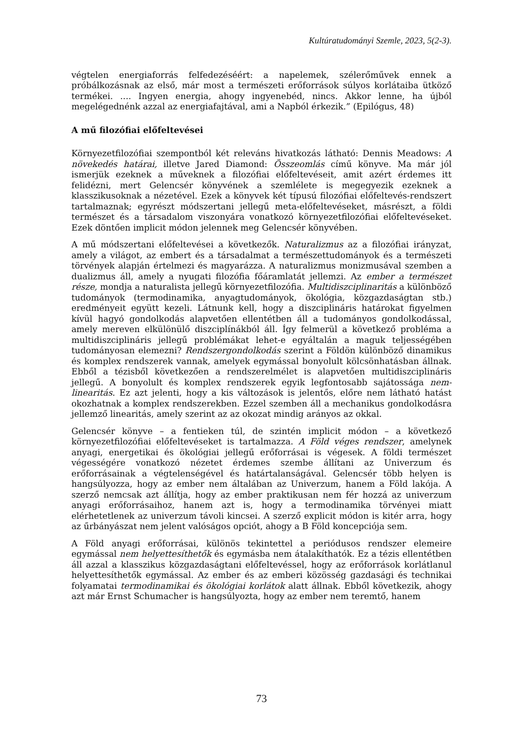Kultúratudományi Szemle, 2023, 5(2-3).
végtelen energiaforrás felfedezéséért: a napelemek, szélerőművek ennek a próbálkozásnak az első, már most a természeti erőforrások súlyos korlátaiba ütköző termékei. .... Ingyen energia, ahogy ingyenebéd, nincs. Akkor lenne, ha újból megelégednénk azzal az energiafajtával, ami a Napból érkezik.” (Epilógus, 48)
A mű filozófiai előfeltevései
Környezetfilozófiai szempontból két releváns hivatkozás látható: Dennis Meadows: A növekedés határai, illetve Jared Diamond: Összeomlás című könyve. Ma már jól ismerjük ezeknek a műveknek a filozófiai előfeltevéseit, amit azért érdemes itt felidézni, mert Gelencsér könyvének a szemlélete is megegyezik ezeknek a klasszikusoknak a nézetével. Ezek a könyvek két típusú filozófiai előfeltevés-rendszert tartalmaznak; egyrészt módszertani jellegű meta-előfeltevéseket, másrészt, a földi természet és a társadalom viszonyára vonatkozó környezetfilozófiai előfeltevéseket. Ezek döntően implicit módon jelennek meg Gelencsér könyvében.
A mű módszertani előfeltevései a következők. Naturalizmus az a filozófiai irányzat, amely a világot, az embert és a társadalmat a természettudományok és a természeti törvények alapján értelmezi és magyarázza. A naturalizmus monizmusával szemben a dualizmus áll, amely a nyugati filozófia főáramlatát jellemzi. Az ember a természet része, mondja a naturalista jellegű környezetfilozófia. Multidiszciplinaritás a különböző tudományok (termodinamika, anyagtudományok, ökológia, közgazdaságtan stb.) eredményeit együtt kezeli. Látnunk kell, hogy a diszciplináris határokat figyelmen kívül hagyó gondolkodás alapvetően ellentétben áll a tudományos gondolkodással, amely mereven elkülönülő diszciplínákból áll. Így felmerül a következő probléma a multidiszciplináris jellegű problémákat lehet-e egyáltalán a maguk teljességében tudományosan elemezni? Rendszergondolkodás szerint a Földön különböző dinamikus és komplex rendszerek vannak, amelyek egymással bonyolult kölcsönhatásban állnak. Ebből a tézisből következően a rendszerelmélet is alapvetően multidiszciplináris jellegű. A bonyolult és komplex rendszerek egyik legfontosabb sajátossága nem-linearitás. Ez azt jelenti, hogy a kis változások is jelentős, előre nem látható hatást okozhatnak a komplex rendszerekben. Ezzel szemben áll a mechanikus gondolkodásra jellemző linearitás, amely szerint az az okozat mindig arányos az okkal.
Gelencsér könyve – a fentieken túl, de szintén implicit módon – a következő környezetfilozófiai előfeltevéseket is tartalmazza. A Föld véges rendszer, amelynek anyagi, energetikai és ökológiai jellegű erőforrásai is végesek. A földi természet végességére vonatkozó nézetet érdemes szembe állítani az Univerzum és erőforrásainak a végtelenségével és határtalanságával. Gelencsér több helyen is hangsúlyozza, hogy az ember nem általában az Univerzum, hanem a Föld lakója. A szerző nemcsak azt állítja, hogy az ember praktikusan nem fér hozzá az univerzum anyagi erőforrásaihoz, hanem azt is, hogy a termodinamika törvényei miatt elérhetetlenek az univerzum távoli kincsei. A szerző explicit módon is kitér arra, hogy az űrbányászat nem jelent valóságos opciót, ahogy a B Föld koncepciója sem.
A Föld anyagi erőforrásai, különös tekintettel a periódusos rendszer elemeire egymással nem helyettesíthetők és egymásba nem átalakíthatók. Ez a tézis ellentétben áll azzal a klasszikus közgazdaságtani előfeltevéssel, hogy az erőforrások korlátlanul helyettesíthetők egymással. Az ember és az emberi közösség gazdasági és technikai folyamatai termodinamikai és ökológiai korlátok alatt állnak. Ebből következik, ahogy azt már Ernst Schumacher is hangsúlyozta, hogy az ember nem teremtő, hanem
73